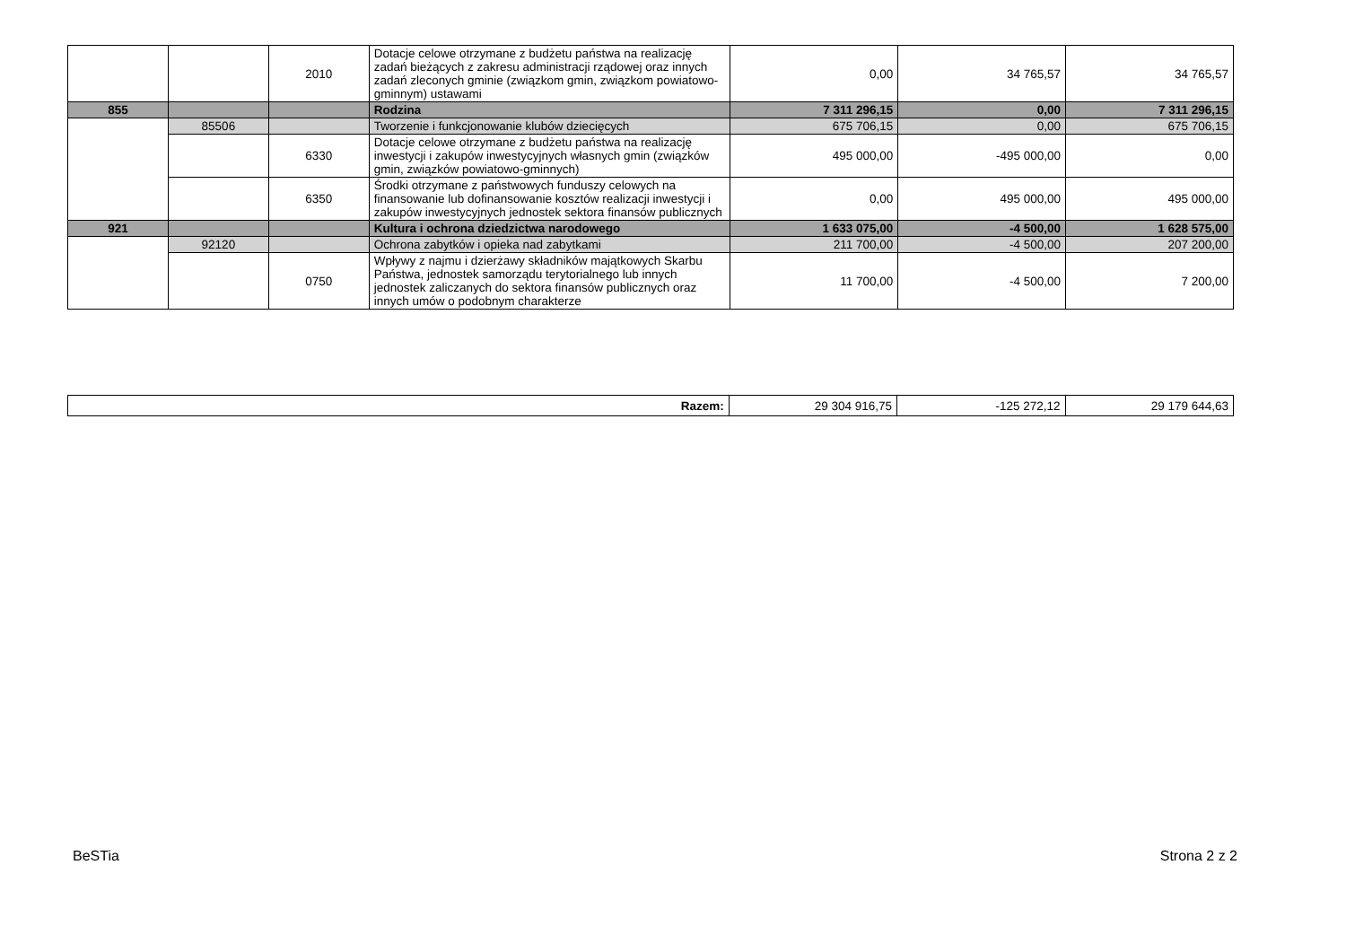| | | 2010 | Dotacje celowe otrzymane z budżetu państwa na realizację zadań bieżących z zakresu administracji rządowej oraz innych zadań zleconych gminie (związkom gmin, związkom powiatowo-gminnym) ustawami | 0,00 | 34 765,57 | 34 765,57 |
| 855 | | | Rodzina | 7 311 296,15 | 0,00 | 7 311 296,15 |
| | 85506 | | Tworzenie i funkcjonowanie klubów dziecięcych | 675 706,15 | 0,00 | 675 706,15 |
| | | 6330 | Dotacje celowe otrzymane z budżetu państwa na realizację inwestycji i zakupów inwestycyjnych własnych gmin (związków gmin, związków powiatowo-gminnych) | 495 000,00 | -495 000,00 | 0,00 |
| | | 6350 | Środki otrzymane z państwowych funduszy celowych na finansowanie lub dofinansowanie kosztów realizacji inwestycji i zakupów inwestycyjnych jednostek sektora finansów publicznych | 0,00 | 495 000,00 | 495 000,00 |
| 921 | | | Kultura i ochrona dziedzictwa narodowego | 1 633 075,00 | -4 500,00 | 1 628 575,00 |
| | 92120 | | Ochrona zabytków i opieka nad zabytkami | 211 700,00 | -4 500,00 | 207 200,00 |
| | | 0750 | Wpływy z najmu i dzierżawy składników majątkowych Skarbu Państwa, jednostek samorządu terytorialnego lub innych jednostek zaliczanych do sektora finansów publicznych oraz innych umów o podobnym charakterze | 11 700,00 | -4 500,00 | 7 200,00 |
| Razem: | 29 304 916,75 | -125 272,12 | 29 179 644,63 |
BeSTia Strona 2 z 2